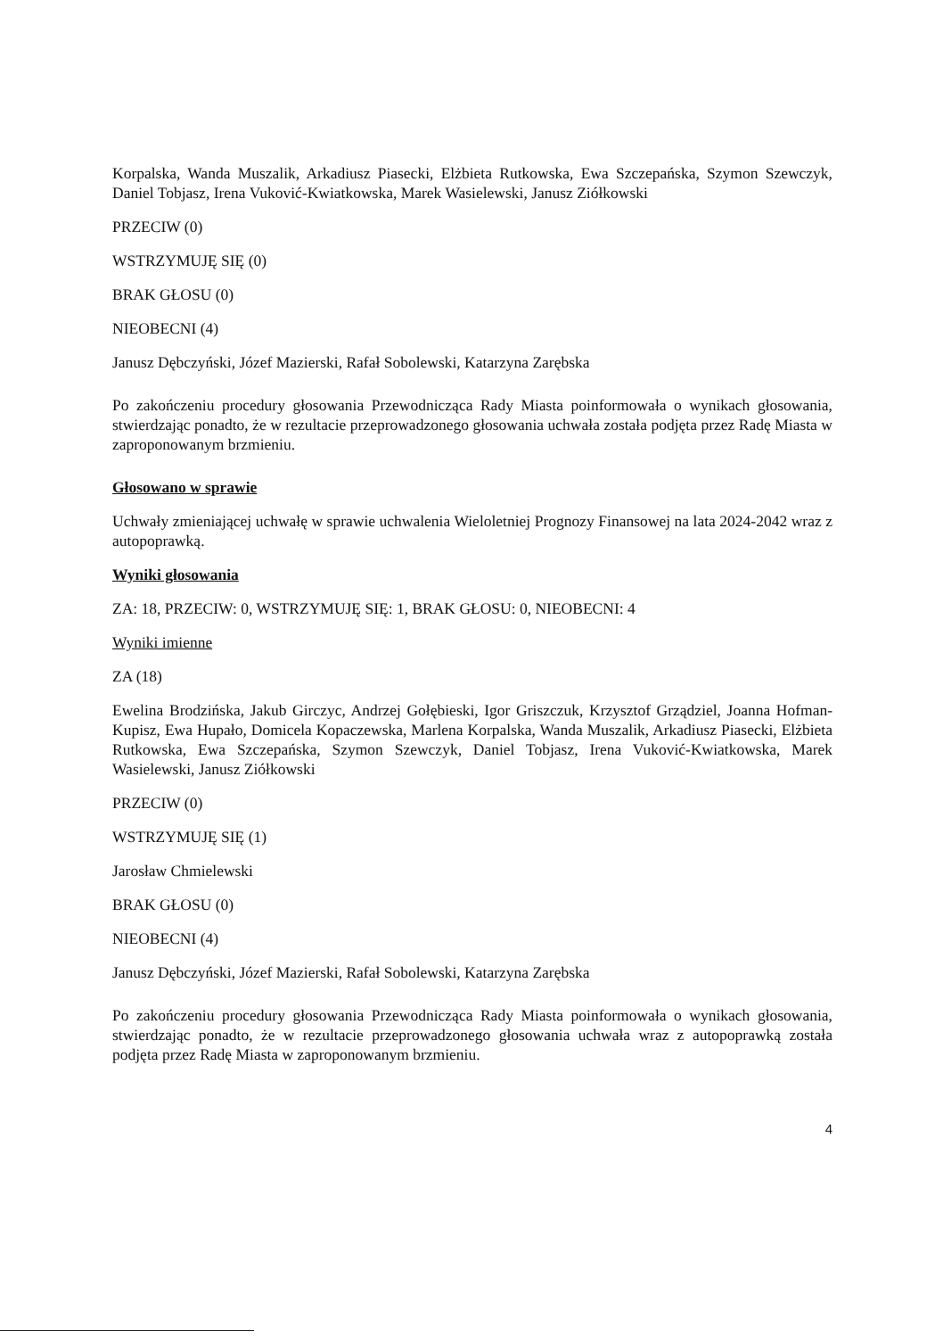Korpalska, Wanda Muszalik, Arkadiusz Piasecki, Elżbieta Rutkowska, Ewa Szczepańska, Szymon Szewczyk, Daniel Tobjasz, Irena Vuković-Kwiatkowska, Marek Wasielewski, Janusz Ziółkowski
PRZECIW (0)
WSTRZYMUJĘ SIĘ (0)
BRAK GŁOSU (0)
NIEOBECNI (4)
Janusz Dębczyński, Józef Mazierski, Rafał Sobolewski, Katarzyna Zarębska
Po zakończeniu procedury głosowania Przewodnicząca Rady Miasta poinformowała o wynikach głosowania, stwierdzając ponadto, że w rezultacie przeprowadzonego głosowania uchwała została podjęta przez Radę Miasta w zaproponowanym brzmieniu.
Głosowano w sprawie
Uchwały zmieniającej uchwałę w sprawie uchwalenia Wieloletniej Prognozy Finansowej na lata 2024-2042 wraz z autopoprawką.
Wyniki głosowania
ZA: 18, PRZECIW: 0, WSTRZYMUJĘ SIĘ: 1, BRAK GŁOSU: 0, NIEOBECNI: 4
Wyniki imienne
ZA (18)
Ewelina Brodzińska, Jakub Girczyc, Andrzej Gołębieski, Igor Griszczuk, Krzysztof Grządziel, Joanna Hofman-Kupisz, Ewa Hupało, Domicela Kopaczewska, Marlena Korpalska, Wanda Muszalik, Arkadiusz Piasecki, Elżbieta Rutkowska, Ewa Szczepańska, Szymon Szewczyk, Daniel Tobjasz, Irena Vuković-Kwiatkowska, Marek Wasielewski, Janusz Ziółkowski
PRZECIW (0)
WSTRZYMUJĘ SIĘ (1)
Jarosław Chmielewski
BRAK GŁOSU (0)
NIEOBECNI (4)
Janusz Dębczyński, Józef Mazierski, Rafał Sobolewski, Katarzyna Zarębska
Po zakończeniu procedury głosowania Przewodnicząca Rady Miasta poinformowała o wynikach głosowania, stwierdzając ponadto, że w rezultacie przeprowadzonego głosowania uchwała wraz z autopoprawką została podjęta przez Radę Miasta w zaproponowanym brzmieniu.
4